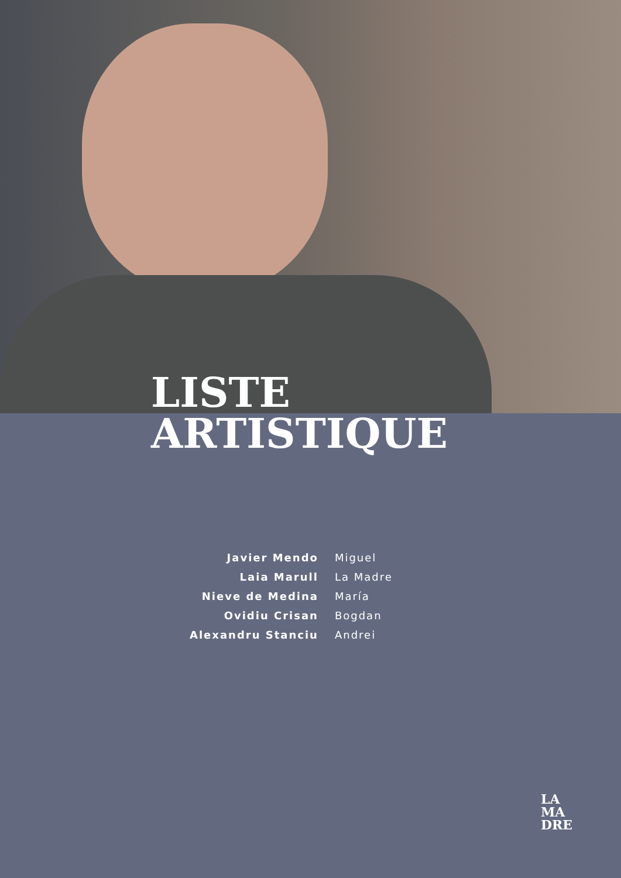LISTE
ARTISTIQUE
| Javier Mendo | Miguel |
| Laia Marull | La Madre |
| Nieve de Medina | María |
| Ovidiu Crisan | Bogdan |
| Alexandru Stanciu | Andrei |
LA
MA
DRE